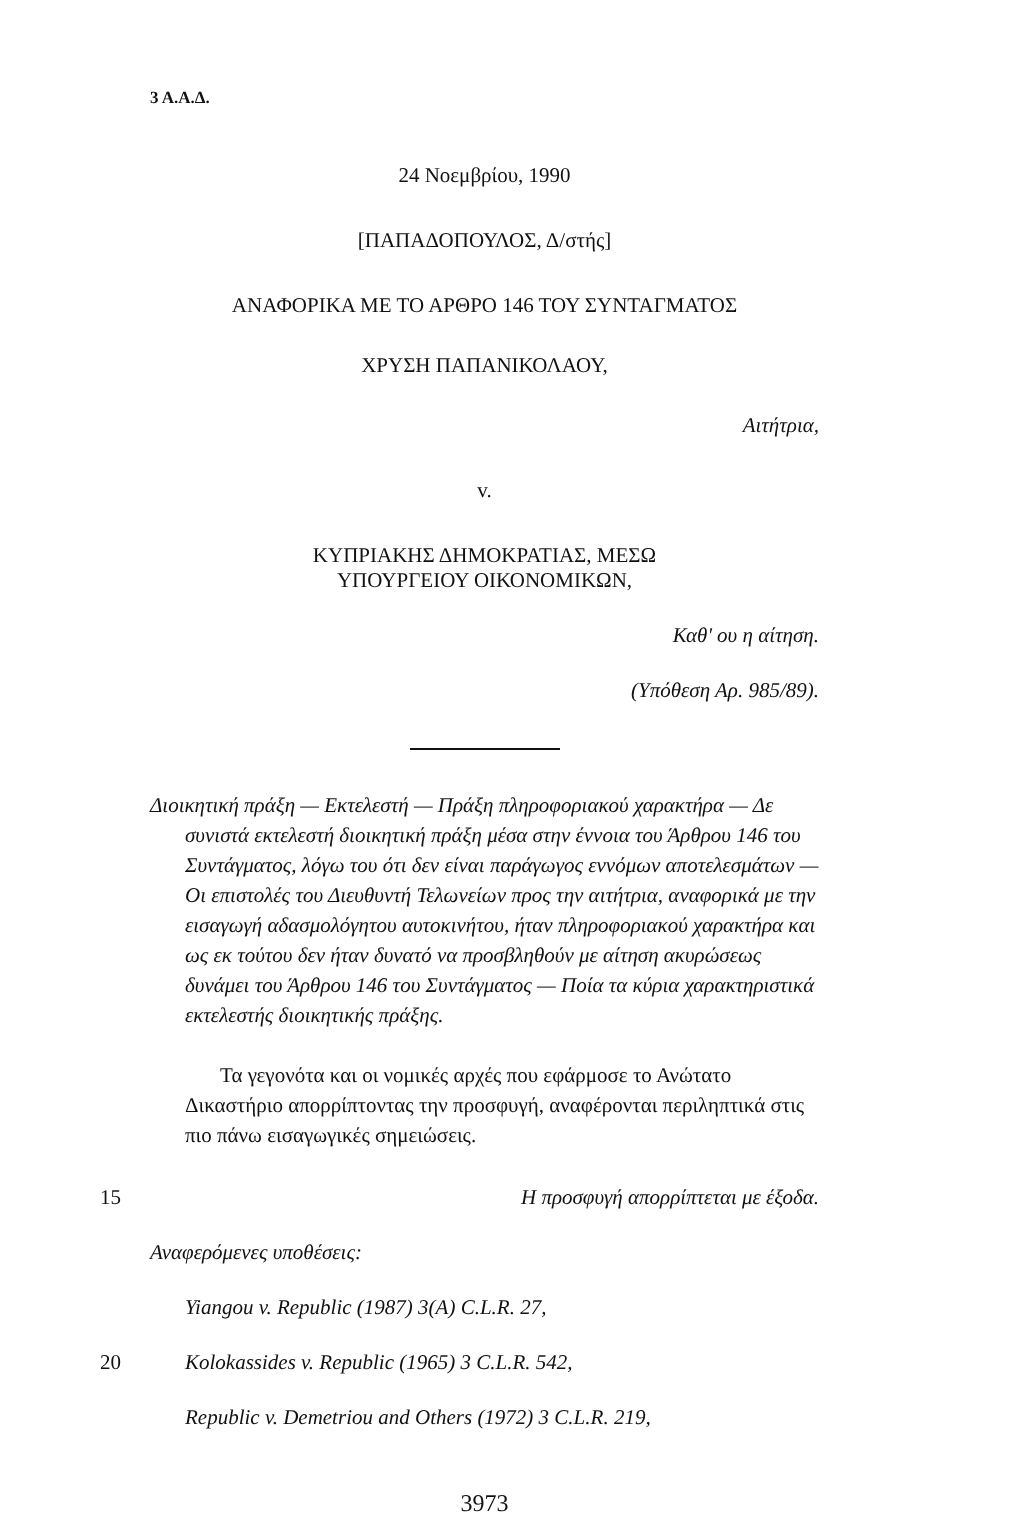3 Α.Α.Δ.
24 Νοεμβρίου, 1990
[ΠΑΠΑΔΟΠΟΥΛΟΣ, Δ/στής]
ΑΝΑΦΟΡΙΚΑ ΜΕ ΤΟ ΑΡΘΡΟ 146 ΤΟΥ ΣΥΝΤΑΓΜΑΤΟΣ
ΧΡΥΣΗ ΠΑΠΑΝΙΚΟΛΑΟΥ,
Αιτήτρια,
v.
ΚΥΠΡΙΑΚΗΣ ΔΗΜΟΚΡΑΤΙΑΣ, ΜΕΣΩ
ΥΠΟΥΡΓΕΙΟΥ ΟΙΚΟΝΟΜΙΚΩΝ,
Καθ' ου η αίτηση.
(Υπόθεση Αρ. 985/89).
Διοικητική πράξη — Εκτελεστή — Πράξη πληροφοριακού χαρακτήρα — Δε συνιστά εκτελεστή διοικητική πράξη μέσα στην έννοια του Άρθρου 146 του Συντάγματος, λόγω του ότι δεν είναι παράγωγος εννόμων αποτελεσμάτων — Οι επιστολές του Διευθυντή Τελωνείων προς την αιτήτρια, αναφορικά με την εισαγωγή αδασμολόγητου αυτοκινήτου, ήταν πληροφοριακού χαρακτήρα και ως εκ τούτου δεν ήταν δυνατό να προσβληθούν με αίτηση ακυρώσεως δυνάμει του Άρθρου 146 του Συντάγματος — Ποία τα κύρια χαρακτηριστικά εκτελεστής διοικητικής πράξης.
Τα γεγονότα και οι νομικές αρχές που εφάρμοσε το Ανώτατο Δικαστήριο απορρίπτοντας την προσφυγή, αναφέρονται περιληπτικά στις πιο πάνω εισαγωγικές σημειώσεις.
15 Η προσφυγή απορρίπτεται με έξοδα.
Αναφερόμενες υποθέσεις:
Yiangou v. Republic (1987) 3(A) C.L.R. 27,
20 Kolokassides v. Republic (1965) 3 C.L.R. 542,
Republic v. Demetriou and Others (1972) 3 C.L.R. 219,
3973